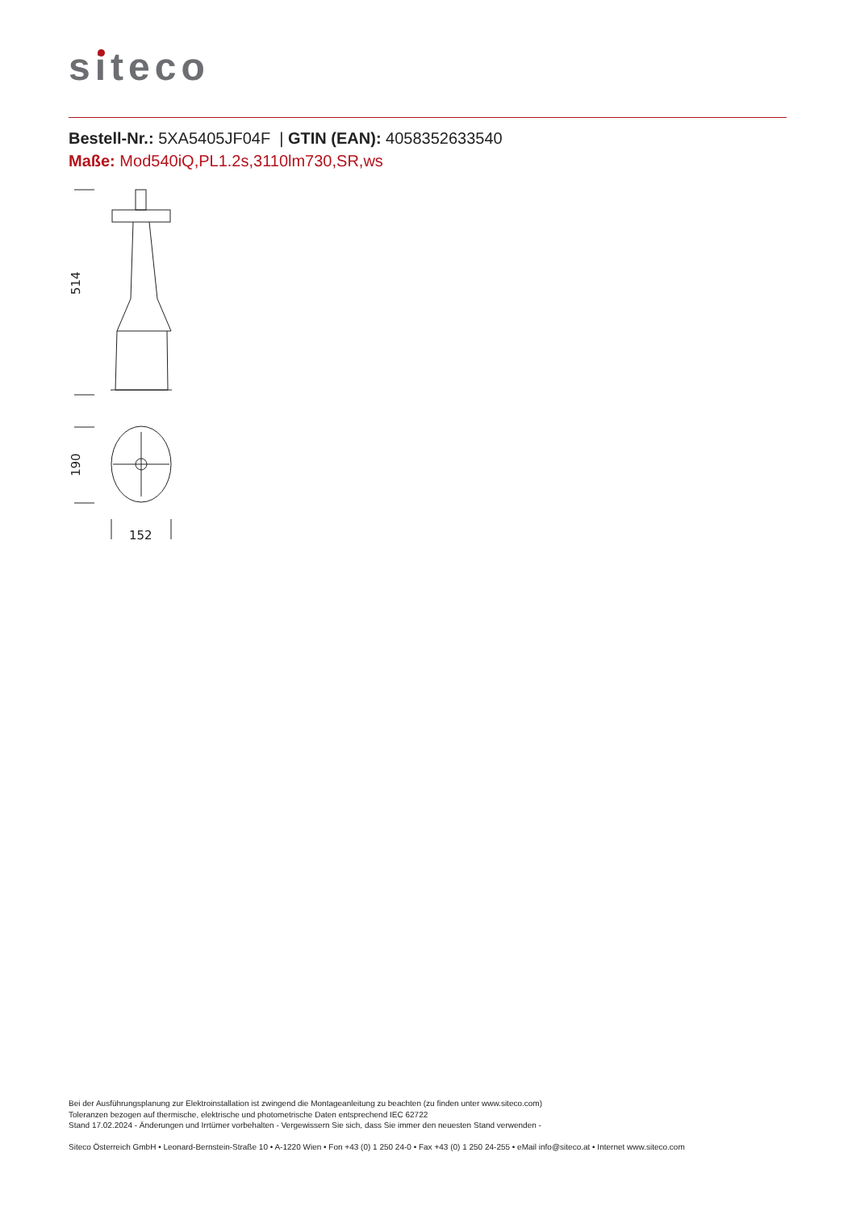siteco
Bestell-Nr.: 5XA5405JF04F | GTIN (EAN): 4058352633540
Maße: Mod540iQ,PL1.2s,3110lm730,SR,ws
514
190
152
Bei der Ausführungsplanung zur Elektroinstallation ist zwingend die Montageanleitung zu beachten (zu finden unter www.siteco.com)
Toleranzen bezogen auf thermische, elektrische und photometrische Daten entsprechend IEC 62722
Stand 17.02.2024 - Änderungen und Irrtümer vorbehalten - Vergewissern Sie sich, dass Sie immer den neuesten Stand verwenden -
Siteco Österreich GmbH • Leonard-Bernstein-Straße 10 • A-1220 Wien • Fon +43 (0) 1 250 24-0 • Fax +43 (0) 1 250 24-255 • eMail info@siteco.at • Internet www.siteco.com